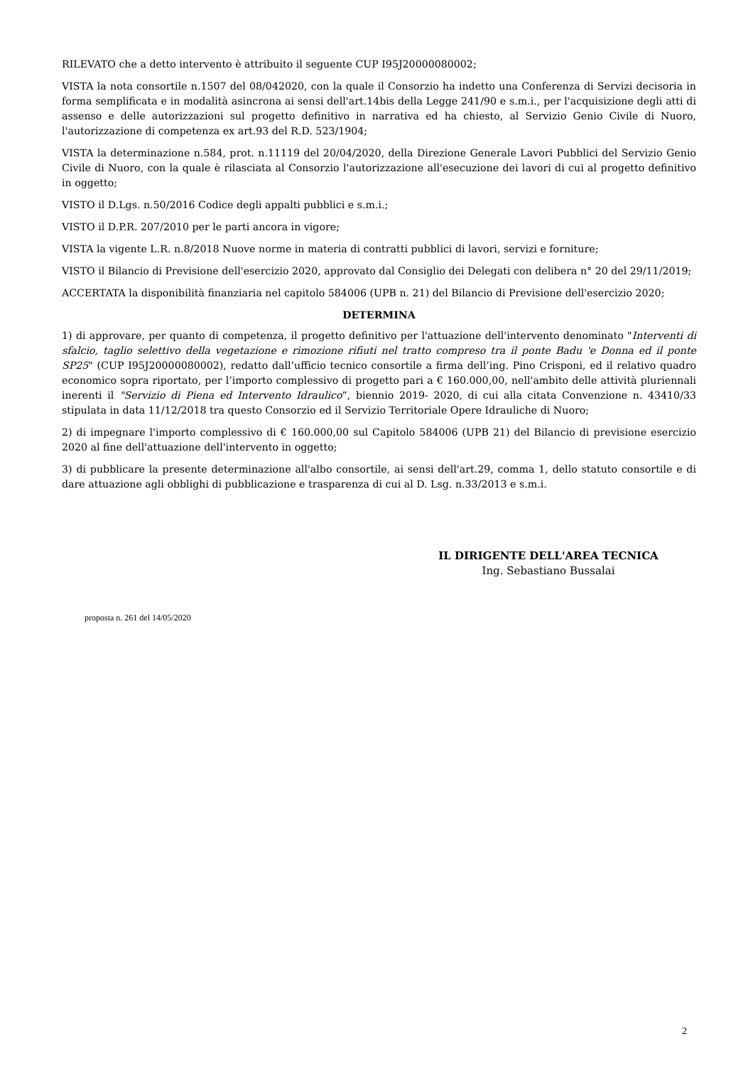RILEVATO che a detto intervento è attribuito il seguente CUP I95J20000080002;
VISTA la nota consortile n.1507 del 08/042020, con la quale il Consorzio ha indetto una Conferenza di Servizi decisoria in forma semplificata e in modalità asincrona ai sensi dell'art.14bis della Legge 241/90 e s.m.i., per l'acquisizione degli atti di assenso e delle autorizzazioni sul progetto definitivo in narrativa ed ha chiesto, al Servizio Genio Civile di Nuoro, l'autorizzazione di competenza ex art.93 del R.D. 523/1904;
VISTA la determinazione n.584, prot. n.11119 del 20/04/2020, della Direzione Generale Lavori Pubblici del Servizio Genio Civile di Nuoro, con la quale è rilasciata al Consorzio l'autorizzazione all'esecuzione dei lavori di cui al progetto definitivo in oggetto;
VISTO il D.Lgs. n.50/2016 Codice degli appalti pubblici e s.m.i.;
VISTO il D.P.R. 207/2010 per le parti ancora in vigore;
VISTA la vigente L.R. n.8/2018 Nuove norme in materia di contratti pubblici di lavori, servizi e forniture;
VISTO il Bilancio di Previsione dell'esercizio 2020, approvato dal Consiglio dei Delegati con delibera n° 20 del 29/11/2019;
ACCERTATA la disponibilità finanziaria nel capitolo 584006 (UPB n. 21) del Bilancio di Previsione dell'esercizio 2020;
DETERMINA
1) di approvare, per quanto di competenza, il progetto definitivo per l'attuazione dell'intervento denominato "Interventi di sfalcio, taglio selettivo della vegetazione e rimozione rifiuti nel tratto compreso tra il ponte Badu 'e Donna ed il ponte SP25" (CUP I95J20000080002), redatto dall’ufficio tecnico consortile a firma dell’ing. Pino Crisponi, ed il relativo quadro economico sopra riportato, per l’importo complessivo di progetto pari a € 160.000,00, nell'ambito delle attività pluriennali inerenti il "Servizio di Piena ed Intervento Idraulico”, biennio 2019- 2020, di cui alla citata Convenzione n. 43410/33 stipulata in data 11/12/2018 tra questo Consorzio ed il Servizio Territoriale Opere Idrauliche di Nuoro;
2) di impegnare l'importo complessivo di € 160.000,00 sul Capitolo 584006 (UPB 21) del Bilancio di previsione esercizio 2020 al fine dell'attuazione dell'intervento in oggetto;
3) di pubblicare la presente determinazione all'albo consortile, ai sensi dell'art.29, comma 1, dello statuto consortile e di dare attuazione agli obblighi di pubblicazione e trasparenza di cui al D. Lsg. n.33/2013 e s.m.i.
IL DIRIGENTE DELL'AREA TECNICA
Ing. Sebastiano Bussalai
proposta n. 261 del 14/05/2020
2